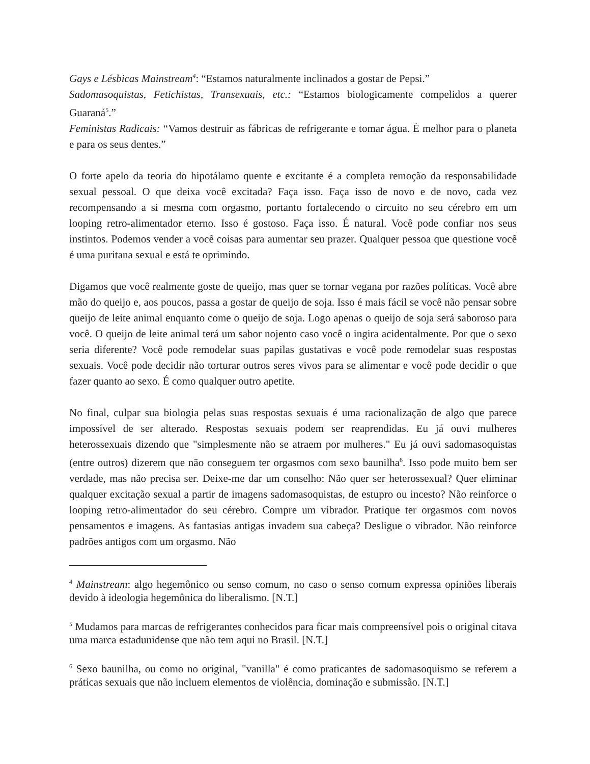Gays e Lésbicas Mainstream<sup>4</sup>: “Estamos naturalmente inclinados a gostar de Pepsi.”
Sadomasoquistas, Fetichistas, Transexuais, etc.: “Estamos biologicamente compelidos a querer Guaraná<sup>5</sup>.”
Feministas Radicais: “Vamos destruir as fábricas de refrigerante e tomar água. É melhor para o planeta e para os seus dentes.”
O forte apelo da teoria do hipotálamo quente e excitante é a completa remoção da responsabilidade sexual pessoal. O que deixa você excitada? Faça isso. Faça isso de novo e de novo, cada vez recompensando a si mesma com orgasmo, portanto fortalecendo o circuito no seu cérebro em um looping retro-alimentador eterno. Isso é gostoso. Faça isso. É natural. Você pode confiar nos seus instintos. Podemos vender a você coisas para aumentar seu prazer. Qualquer pessoa que questione você é uma puritana sexual e está te oprimindo.
Digamos que você realmente goste de queijo, mas quer se tornar vegana por razões políticas. Você abre mão do queijo e, aos poucos, passa a gostar de queijo de soja. Isso é mais fácil se você não pensar sobre queijo de leite animal enquanto come o queijo de soja. Logo apenas o queijo de soja será saboroso para você. O queijo de leite animal terá um sabor nojento caso você o ingira acidentalmente. Por que o sexo seria diferente? Você pode remodelar suas papilas gustativas e você pode remodelar suas respostas sexuais. Você pode decidir não torturar outros seres vivos para se alimentar e você pode decidir o que fazer quanto ao sexo. É como qualquer outro apetite.
No final, culpar sua biologia pelas suas respostas sexuais é uma racionalização de algo que parece impossível de ser alterado. Respostas sexuais podem ser reaprendidas. Eu já ouvi mulheres heterossexuais dizendo que "simplesmente não se atraem por mulheres." Eu já ouvi sadomasoquistas (entre outros) dizerem que não conseguem ter orgasmos com sexo baunilha<sup>6</sup>. Isso pode muito bem ser verdade, mas não precisa ser. Deixe-me dar um conselho: Não quer ser heterossexual? Quer eliminar qualquer excitação sexual a partir de imagens sadomasoquistas, de estupro ou incesto? Não reinforce o looping retro-alimentador do seu cérebro. Compre um vibrador. Pratique ter orgasmos com novos pensamentos e imagens. As fantasias antigas invadem sua cabeça? Desligue o vibrador. Não reinforce padrões antigos com um orgasmo. Não
<sup>4</sup> Mainstream: algo hegemônico ou senso comum, no caso o senso comum expressa opiniões liberais devido à ideologia hegemônica do liberalismo. [N.T.]
<sup>5</sup> Mudamos para marcas de refrigerantes conhecidos para ficar mais compreensível pois o original citava uma marca estadunidense que não tem aqui no Brasil. [N.T.]
<sup>6</sup> Sexo baunilha, ou como no original, "vanilla" é como praticantes de sadomasoquismo se referem a práticas sexuais que não incluem elementos de violência, dominação e submissão. [N.T.]